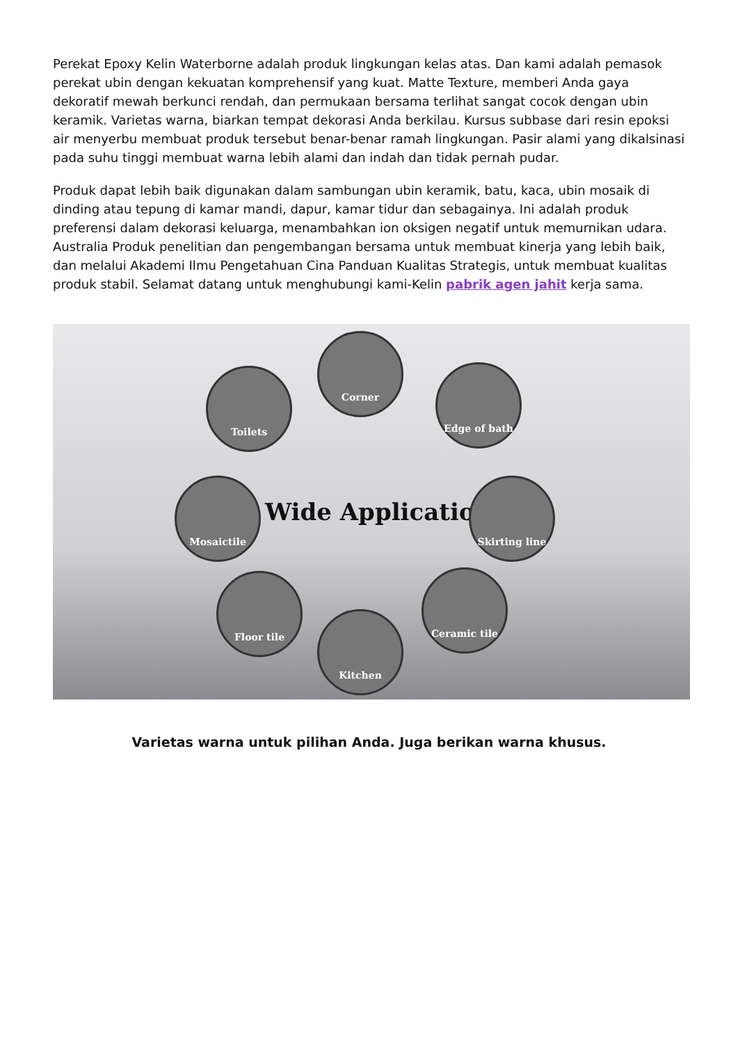Perekat Epoxy Kelin Waterborne adalah produk lingkungan kelas atas. Dan kami adalah pemasok perekat ubin dengan kekuatan komprehensif yang kuat. Matte Texture, memberi Anda gaya dekoratif mewah berkunci rendah, dan permukaan bersama terlihat sangat cocok dengan ubin keramik. Varietas warna, biarkan tempat dekorasi Anda berkilau. Kursus subbase dari resin epoksi air menyerbu membuat produk tersebut benar-benar ramah lingkungan. Pasir alami yang dikalsinasi pada suhu tinggi membuat warna lebih alami dan indah dan tidak pernah pudar.
Produk dapat lebih baik digunakan dalam sambungan ubin keramik, batu, kaca, ubin mosaik di dinding atau tepung di kamar mandi, dapur, kamar tidur dan sebagainya. Ini adalah produk preferensi dalam dekorasi keluarga, menambahkan ion oksigen negatif untuk memurnikan udara. Australia Produk penelitian dan pengembangan bersama untuk membuat kinerja yang lebih baik, dan melalui Akademi Ilmu Pengetahuan Cina Panduan Kualitas Strategis, untuk membuat kualitas produk stabil. Selamat datang untuk menghubungi kami-Kelin pabrik agen jahit kerja sama.
Corner
Toilets Edge of bath
Mosaictile
Wide Application
Skirting line
Floor tile Ceramic tile
Kitchen
Varietas warna untuk pilihan Anda. Juga berikan warna khusus.